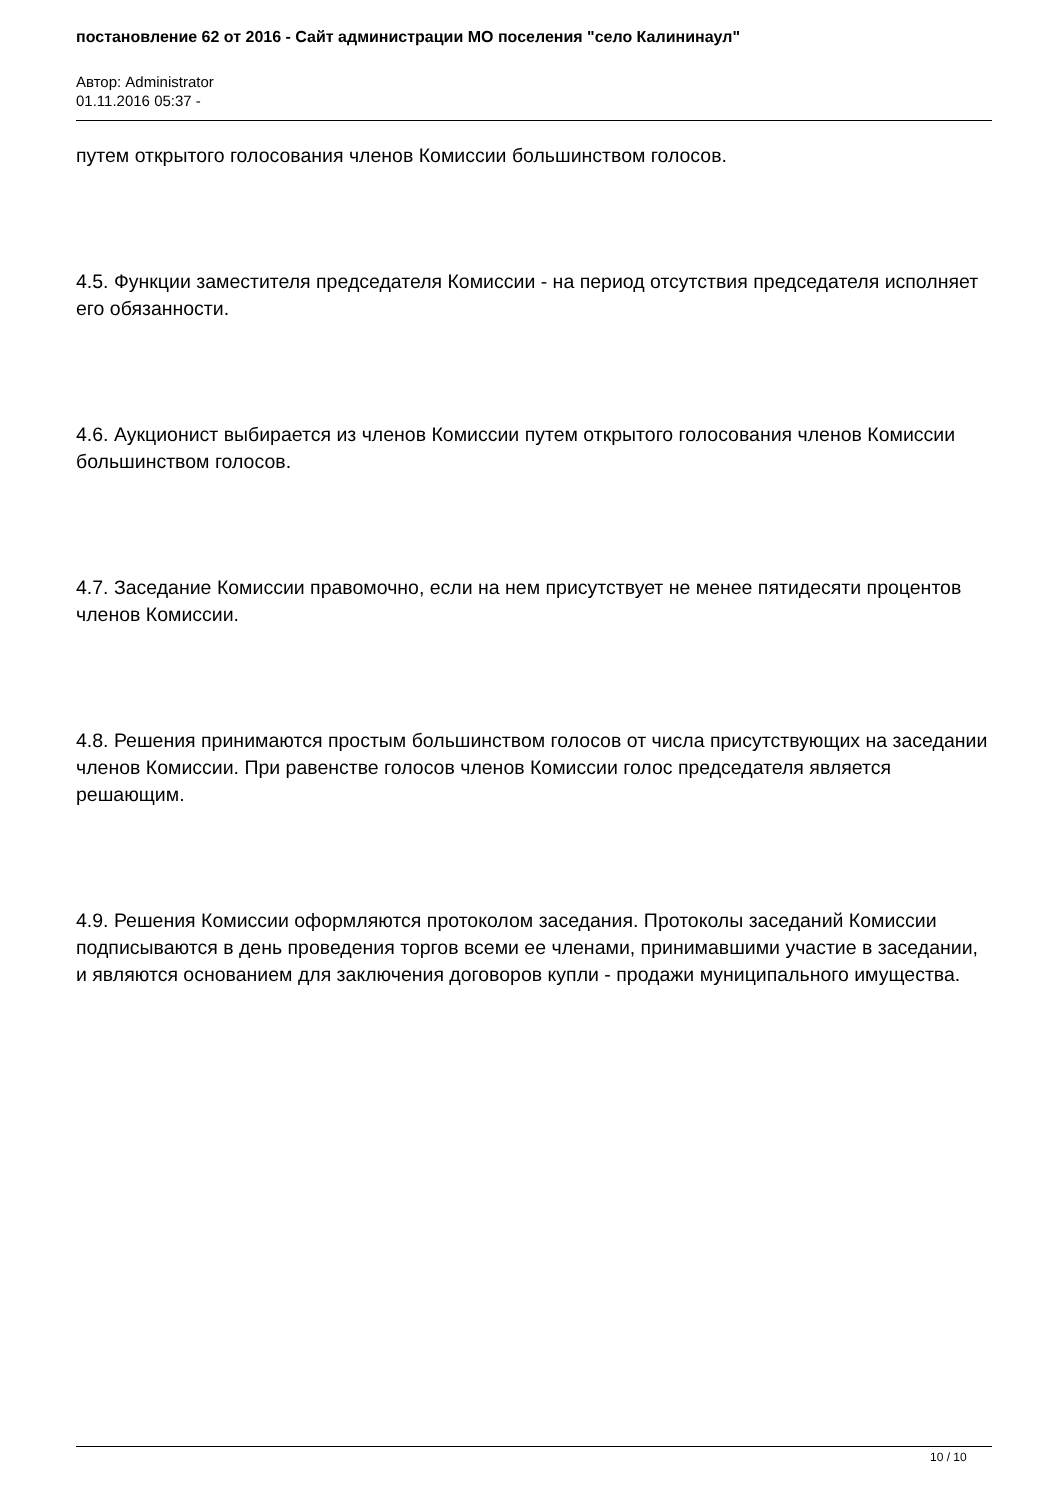постановление 62 от 2016 - Сайт администрации МО поселения "село Калининаул"
Автор: Administrator
01.11.2016 05:37 -
путем открытого голосования членов Комиссии большинством голосов.
4.5. Функции заместителя председателя Комиссии - на период отсутствия председателя исполняет его обязанности.
4.6. Аукционист выбирается из членов Комиссии путем открытого голосования членов Комиссии большинством голосов.
4.7. Заседание Комиссии правомочно, если на нем присутствует не менее пятидесяти процентов членов Комиссии.
4.8. Решения принимаются простым большинством голосов от числа присутствующих на заседании членов Комиссии. При равенстве голосов членов Комиссии голос председателя является решающим.
4.9. Решения Комиссии оформляются протоколом заседания. Протоколы заседаний Комиссии подписываются в день проведения торгов всеми ее членами, принимавшими участие в заседании, и являются основанием для заключения договоров купли - продажи муниципального имущества.
10 / 10